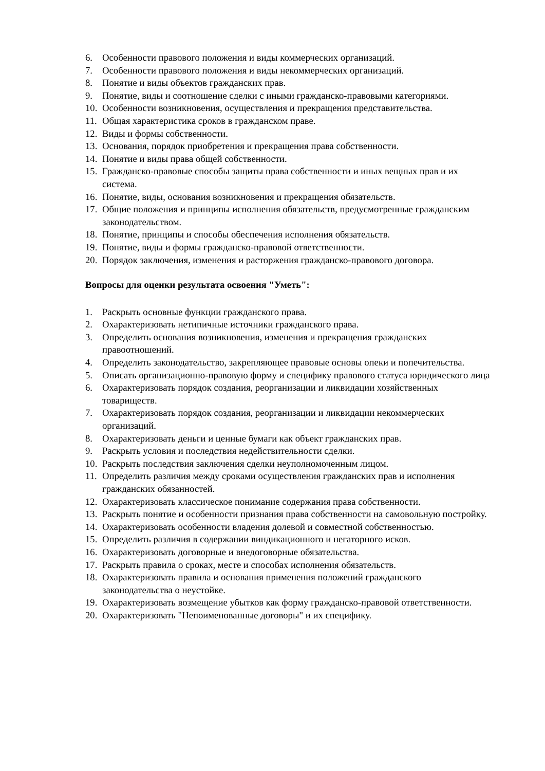6. Особенности правового положения и виды коммерческих организаций.
7. Особенности правового положения и виды некоммерческих организаций.
8. Понятие и виды объектов гражданских прав.
9. Понятие, виды и соотношение сделки с иными гражданско-правовыми категориями.
10. Особенности возникновения, осуществления и прекращения представительства.
11. Общая характеристика сроков в гражданском праве.
12. Виды и формы собственности.
13. Основания, порядок приобретения и прекращения права собственности.
14. Понятие и виды права общей собственности.
15. Гражданско-правовые способы защиты права собственности и иных вещных прав и их система.
16. Понятие, виды, основания возникновения и прекращения обязательств.
17. Общие положения и принципы исполнения обязательств, предусмотренные гражданским законодательством.
18. Понятие, принципы и способы обеспечения исполнения обязательств.
19. Понятие, виды и формы гражданско-правовой ответственности.
20. Порядок заключения, изменения и расторжения гражданско-правового договора.
Вопросы для оценки результата освоения "Уметь":
1. Раскрыть основные функции гражданского права.
2. Охарактеризовать нетипичные источники гражданского права.
3. Определить основания возникновения, изменения и прекращения гражданских правоотношений.
4. Определить законодательство, закрепляющее правовые основы опеки и попечительства.
5. Описать организационно-правовую форму и специфику правового статуса юридического лица
6. Охарактеризовать порядок создания, реорганизации и ликвидации хозяйственных товариществ.
7. Охарактеризовать порядок создания, реорганизации и ликвидации некоммерческих организаций.
8. Охарактеризовать деньги и ценные бумаги как объект гражданских прав.
9. Раскрыть условия и последствия недействительности сделки.
10. Раскрыть последствия заключения сделки неуполномоченным лицом.
11. Определить различия между сроками осуществления гражданских прав и исполнения гражданских обязанностей.
12. Охарактеризовать классическое понимание содержания права собственности.
13. Раскрыть понятие и особенности признания права собственности на самовольную постройку.
14. Охарактеризовать особенности владения долевой и совместной собственностью.
15. Определить различия в содержании виндикационного и негаторного исков.
16. Охарактеризовать договорные и внедоговорные обязательства.
17. Раскрыть правила о сроках, месте и способах исполнения обязательств.
18. Охарактеризовать правила и основания применения положений гражданского законодательства о неустойке.
19. Охарактеризовать возмещение убытков как форму гражданско-правовой ответственности.
20. Охарактеризовать "Непоименованные договоры" и их специфику.